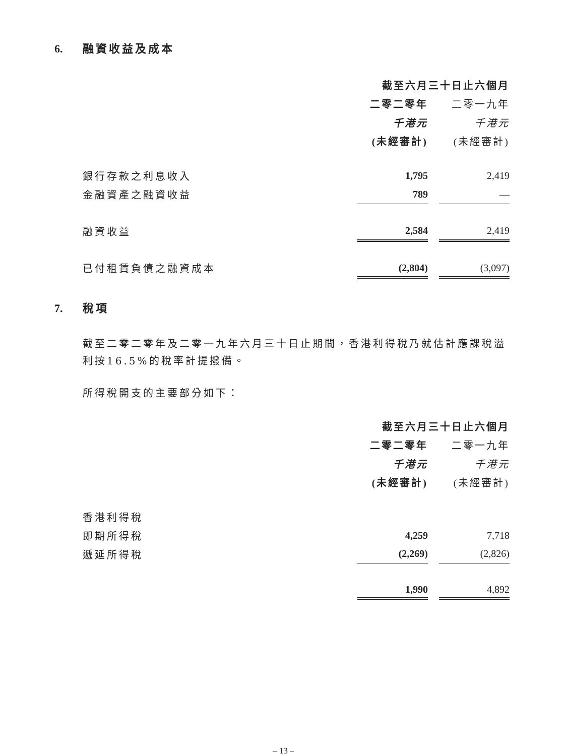6. 融資收益及成本
| | 截至六月三十日止六個月 | | |
| | 二零二零年 | | 二零一九年 |
| | 千港元 | | 千港元 |
| | (未經審計) | | (未經審計) |
| 銀行存款之利息收入 | 1,795 | | 2,419 |
| 金融資產之融資收益 | 789 | | — |
| 融資收益 | 2,584 | | 2,419 |
| 已付租賃負債之融資成本 | (2,804) | | (3,097) |
7. 稅項
截至二零二零年及二零一九年六月三十日止期間，香港利得稅乃就估計應課稅溢利按16.5%的稅率計提撥備。
所得稅開支的主要部分如下：
| | 截至六月三十日止六個月 | | |
| | 二零二零年 | | 二零一九年 |
| | 千港元 | | 千港元 |
| | (未經審計) | | (未經審計) |
| 香港利得稅 | | | |
| 即期所得稅 | 4,259 | | 7,718 |
| 遞延所得稅 | (2,269) | | (2,826) |
| | 1,990 | | 4,892 |
– 13 –